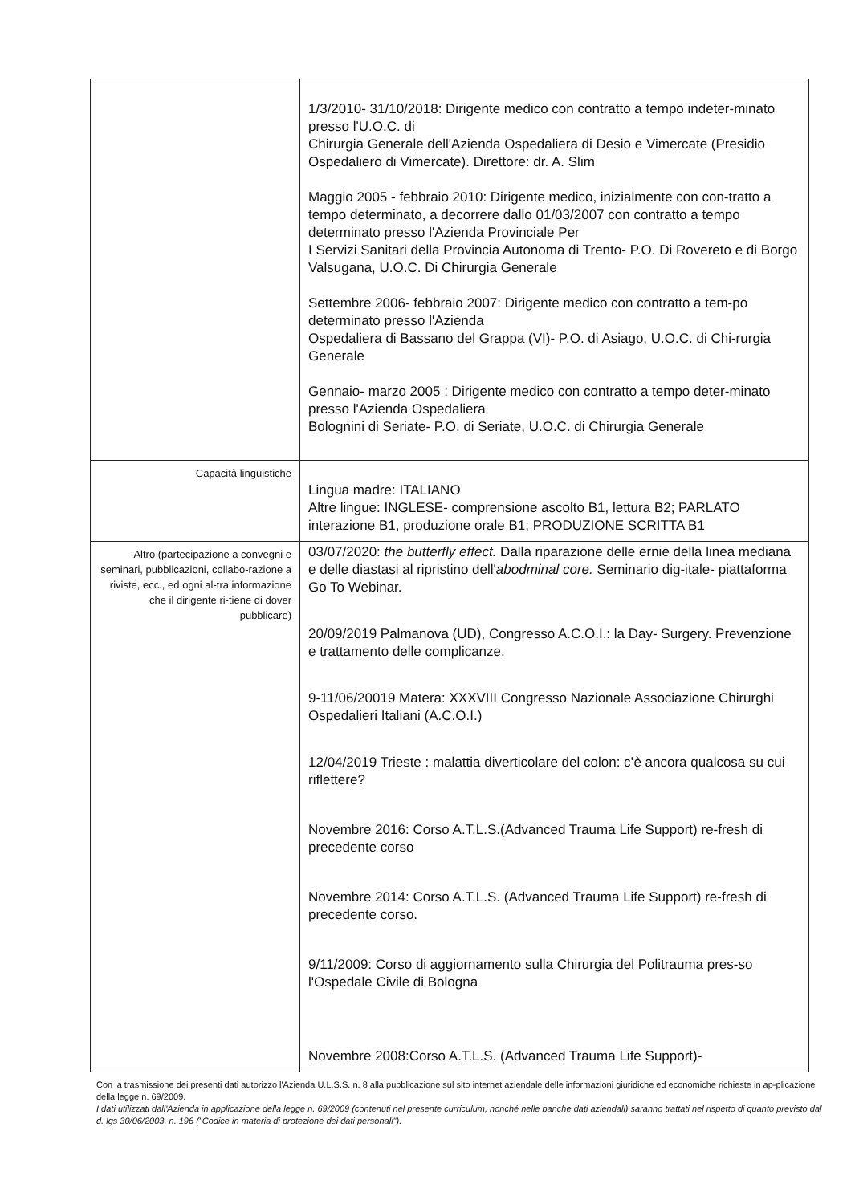| | 1/3/2010- 31/10/2018: Dirigente medico con contratto a tempo indeter-minato presso l'U.O.C. di Chirurgia Generale dell'Azienda Ospedaliera di Desio e Vimercate (Presidio Ospedaliero di Vimercate). Direttore: dr. A. Slim Maggio 2005 - febbraio 2010: Dirigente medico, inizialmente con con-tratto a tempo determinato, a decorrere dallo 01/03/2007 con contratto a tempo determinato presso l'Azienda Provinciale Per I Servizi Sanitari della Provincia Autonoma di Trento- P.O. Di Rovereto e di Borgo Valsugana, U.O.C. Di Chirurgia Generale Settembre 2006- febbraio 2007: Dirigente medico con contratto a tem-po determinato presso l'Azienda Ospedaliera di Bassano del Grappa (VI)- P.O. di Asiago, U.O.C. di Chi-rurgia Generale Gennaio- marzo 2005 : Dirigente medico con contratto a tempo deter-minato presso l'Azienda Ospedaliera Bolognini di Seriate- P.O. di Seriate, U.O.C. di Chirurgia Generale |
| Capacità linguistiche | Lingua madre: ITALIANO Altre lingue: INGLESE- comprensione ascolto B1, lettura B2; PARLATO interazione B1, produzione orale B1; PRODUZIONE SCRITTA B1 |
| Altro (partecipazione a convegni e seminari, pubblicazioni, collabo-razione a riviste, ecc., ed ogni al-tra informazione che il dirigente ri-tiene di dover pubblicare) | 03/07/2020: the butterfly effect. Dalla riparazione delle ernie della linea mediana e delle diastasi al ripristino dell' abodminal core. Seminario dig-itale- piattaforma Go To Webinar. 20/09/2019 Palmanova (UD), Congresso A.C.O.I.: la Day- Surgery. Prevenzione e trattamento delle complicanze. 9-11/06/20019 Matera: XXXVIII Congresso Nazionale Associazione Chirurghi Ospedalieri Italiani (A.C.O.I.) 12/04/2019 Trieste : malattia diverticolare del colon: c’è ancora qualcosa su cui riflettere? Novembre 2016: Corso A.T.L.S.(Advanced Trauma Life Support) re-fresh di precedente corso Novembre 2014: Corso A.T.L.S. (Advanced Trauma Life Support) re-fresh di precedente corso. 9/11/2009: Corso di aggiornamento sulla Chirurgia del Politrauma pres-so l'Ospedale Civile di Bologna Novembre 2008:Corso A.T.L.S. (Advanced Trauma Life Support)- |
Con la trasmissione dei presenti dati autorizzo l'Azienda U.L.S.S. n. 8 alla pubblicazione sul sito internet aziendale delle informazioni giuridiche ed economiche richieste in ap-plicazione della legge n. 69/2009.
I dati utilizzati dall'Azienda in applicazione della legge n. 69/2009 (contenuti nel presente curriculum, nonché nelle banche dati aziendali) saranno trattati nel rispetto di quanto previsto dal d. lgs 30/06/2003, n. 196 ("Codice in materia di protezione dei dati personali").